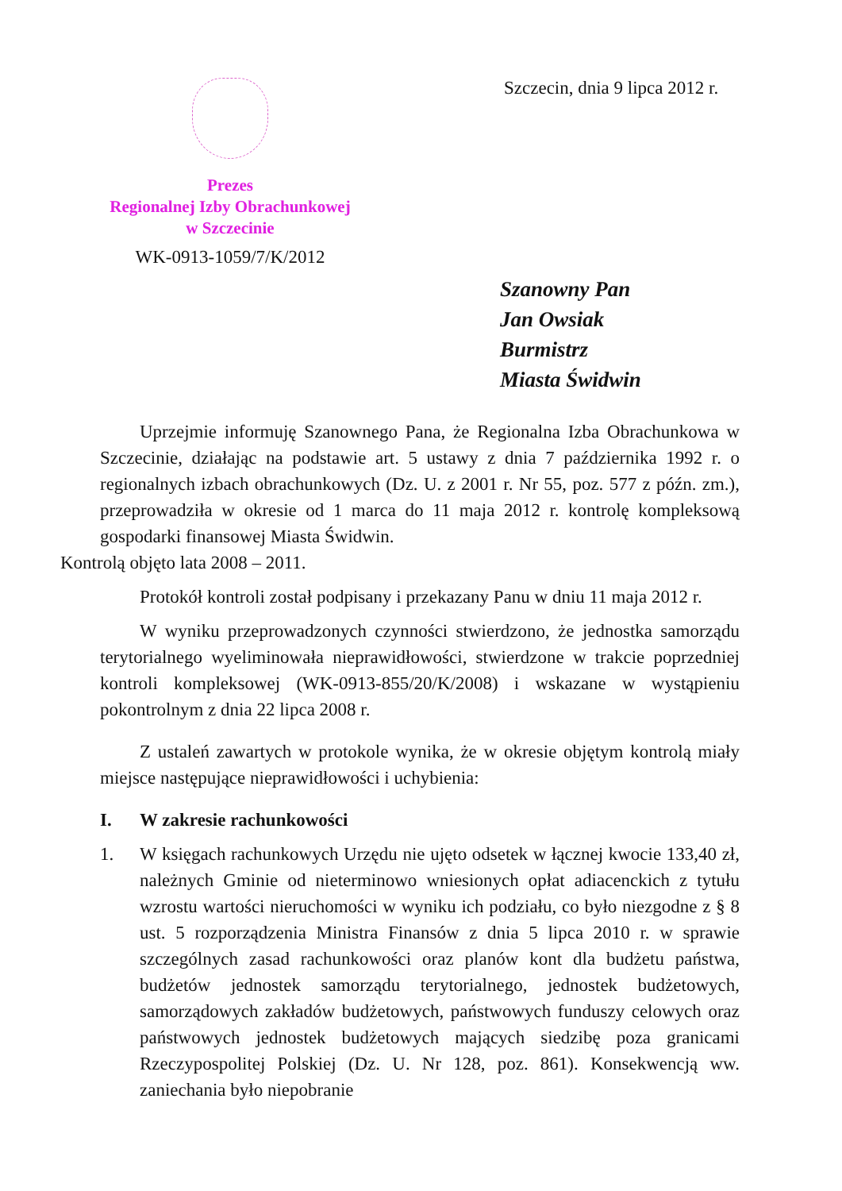Prezes
Regionalnej Izby Obrachunkowej
w Szczecinie
WK-0913-1059/7/K/2012
Szczecin, dnia 9 lipca 2012 r.
Szanowny Pan
Jan Owsiak
Burmistrz
Miasta Świdwin
Uprzejmie informuję Szanownego Pana, że Regionalna Izba Obrachunkowa w Szczecinie, działając na podstawie art. 5 ustawy z dnia 7 października 1992 r. o regionalnych izbach obrachunkowych (Dz. U. z 2001 r. Nr 55, poz. 577 z późn. zm.), przeprowadziła w okresie od 1 marca do 11 maja 2012 r. kontrolę kompleksową gospodarki finansowej Miasta Świdwin.
Kontrolą objęto lata 2008 – 2011.
Protokół kontroli został podpisany i przekazany Panu w dniu 11 maja 2012 r.
W wyniku przeprowadzonych czynności stwierdzono, że jednostka samorządu terytorialnego wyeliminowała nieprawidłowości, stwierdzone w trakcie poprzedniej kontroli kompleksowej (WK-0913-855/20/K/2008) i wskazane w wystąpieniu pokontrolnym z dnia 22 lipca 2008 r.
Z ustaleń zawartych w protokole wynika, że w okresie objętym kontrolą miały miejsce następujące nieprawidłowości i uchybienia:
I. W zakresie rachunkowości
1. W księgach rachunkowych Urzędu nie ujęto odsetek w łącznej kwocie 133,40 zł, należnych Gminie od nieterminowo wniesionych opłat adiacenckich z tytułu wzrostu wartości nieruchomości w wyniku ich podziału, co było niezgodne z § 8 ust. 5 rozporządzenia Ministra Finansów z dnia 5 lipca 2010 r. w sprawie szczególnych zasad rachunkowości oraz planów kont dla budżetu państwa, budżetów jednostek samorządu terytorialnego, jednostek budżetowych, samorządowych zakładów budżetowych, państwowych funduszy celowych oraz państwowych jednostek budżetowych mających siedzibę poza granicami Rzeczypospolitej Polskiej (Dz. U. Nr 128, poz. 861). Konsekwencją ww. zaniechania było niepobranie